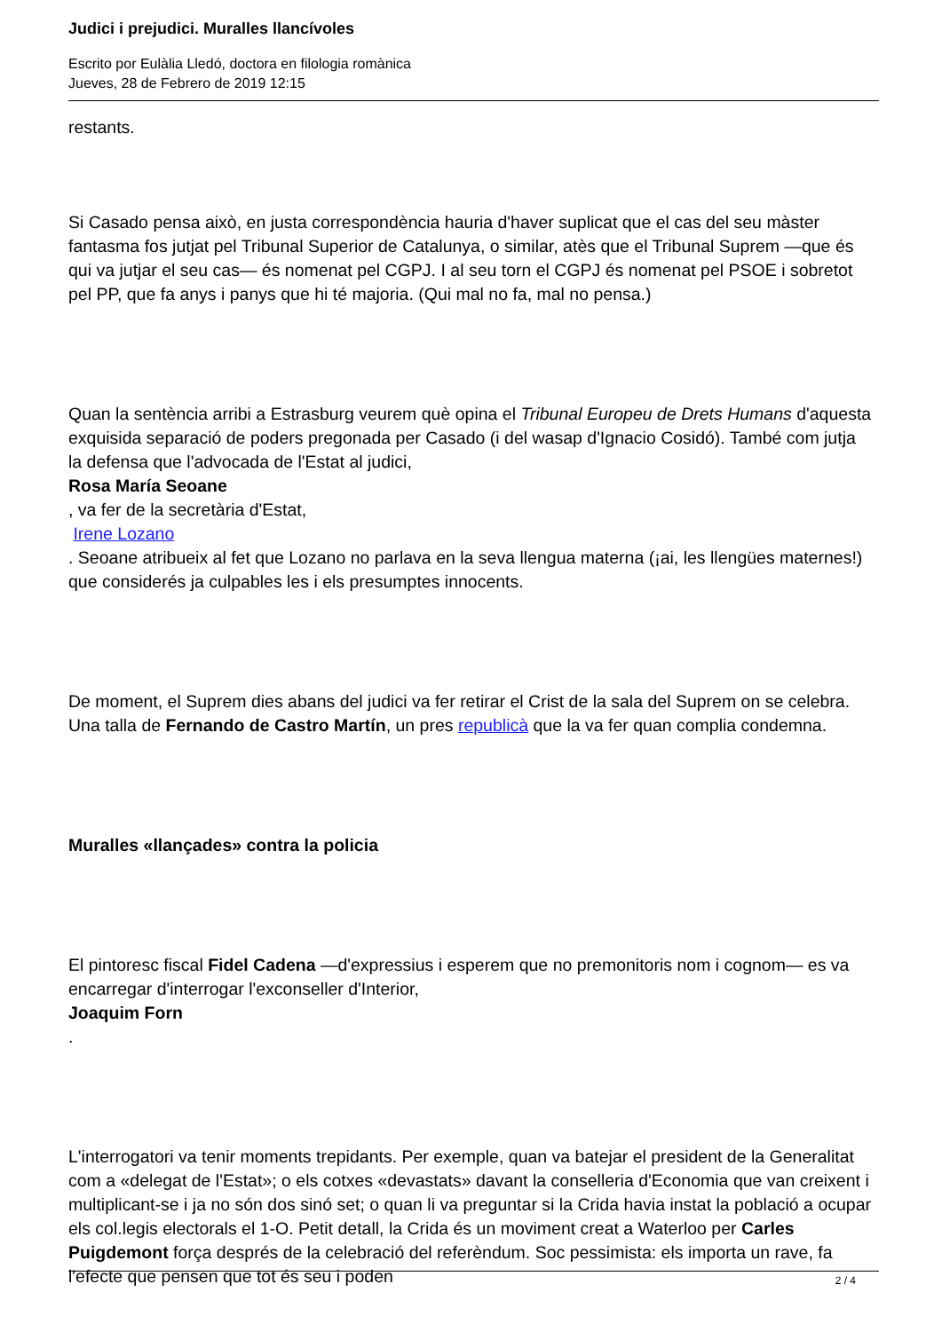Judici i prejudici. Muralles llancívoles
Escrito por Eulàlia Lledó, doctora en filologia romànica
Jueves, 28 de Febrero de 2019 12:15
restants.
Si Casado pensa això, en justa correspondència hauria d'haver suplicat que el cas del seu màster fantasma fos jutjat pel Tribunal Superior de Catalunya, o similar, atès que el Tribunal Suprem —que és qui va jutjar el seu cas— és nomenat pel CGPJ. I al seu torn el CGPJ és nomenat pel PSOE i sobretot pel PP, que fa anys i panys que hi té majoria. (Qui mal no fa, mal no pensa.)
Quan la sentència arribi a Estrasburg veurem què opina el Tribunal Europeu de Drets Humans d'aquesta exquisida separació de poders pregonada per Casado (i del wasap d'Ignacio Cosidó). També com jutja la defensa que l'advocada de l'Estat al judici,
Rosa María Seoane
, va fer de la secretària d'Estat,
Irene Lozano
. Seoane atribueix al fet que Lozano no parlava en la seva llengua materna (¡ai, les llengües maternes!) que considerés ja culpables les i els presumptes innocents.
De moment, el Suprem dies abans del judici va fer retirar el Crist de la sala del Suprem on se celebra. Una talla de Fernando de Castro Martín, un pres republicà que la va fer quan complia condemna.
Muralles «llançades» contra la policia
El pintoresc fiscal Fidel Cadena —d'expressius i esperem que no premonitoris nom i cognom— es va encarregar d'interrogar l'exconseller d'Interior,
Joaquim Forn
.
L'interrogatori va tenir moments trepidants. Per exemple, quan va batejar el president de la Generalitat com a «delegat de l'Estat»; o els cotxes «devastats» davant la conselleria d'Economia que van creixent i multiplicant-se i ja no són dos sinó set; o quan li va preguntar si la Crida havia instat la població a ocupar els col.legis electorals el 1-O. Petit detall, la Crida és un moviment creat a Waterloo per Carles Puigdemont força després de la celebració del referèndum. Soc pessimista: els importa un rave, fa l'efecte que pensen que tot és seu i poden
2 / 4